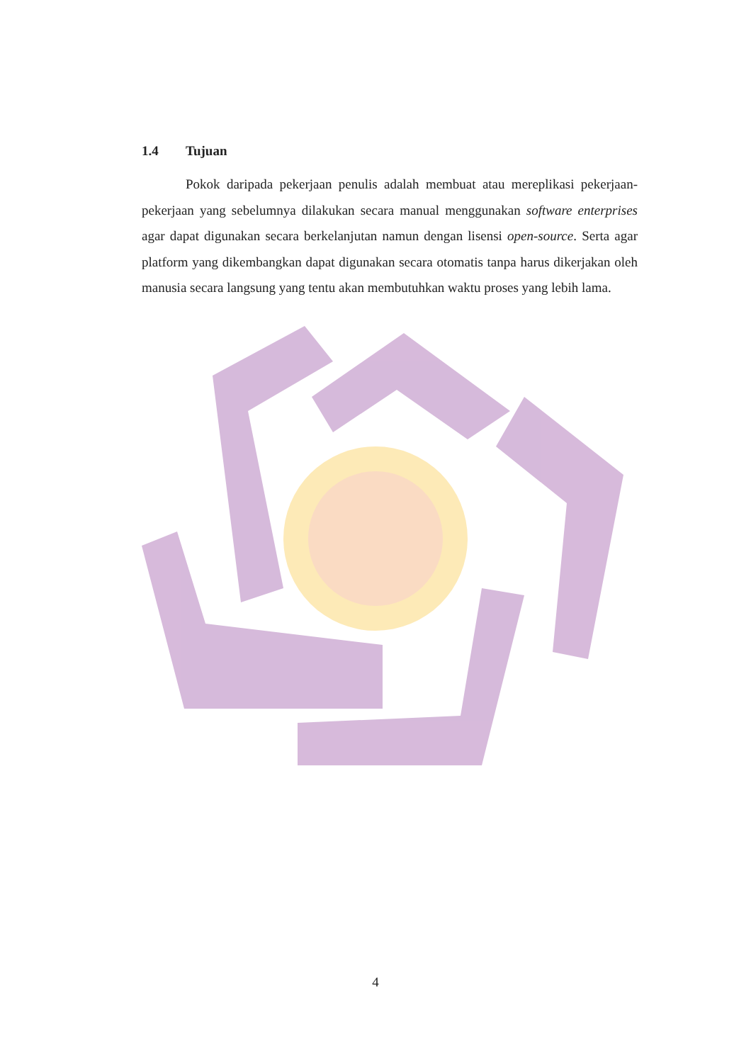1.4 Tujuan
Pokok daripada pekerjaan penulis adalah membuat atau mereplikasi pekerjaan-pekerjaan yang sebelumnya dilakukan secara manual menggunakan software enterprises agar dapat digunakan secara berkelanjutan namun dengan lisensi open-source. Serta agar platform yang dikembangkan dapat digunakan secara otomatis tanpa harus dikerjakan oleh manusia secara langsung yang tentu akan membutuhkan waktu proses yang lebih lama.
4